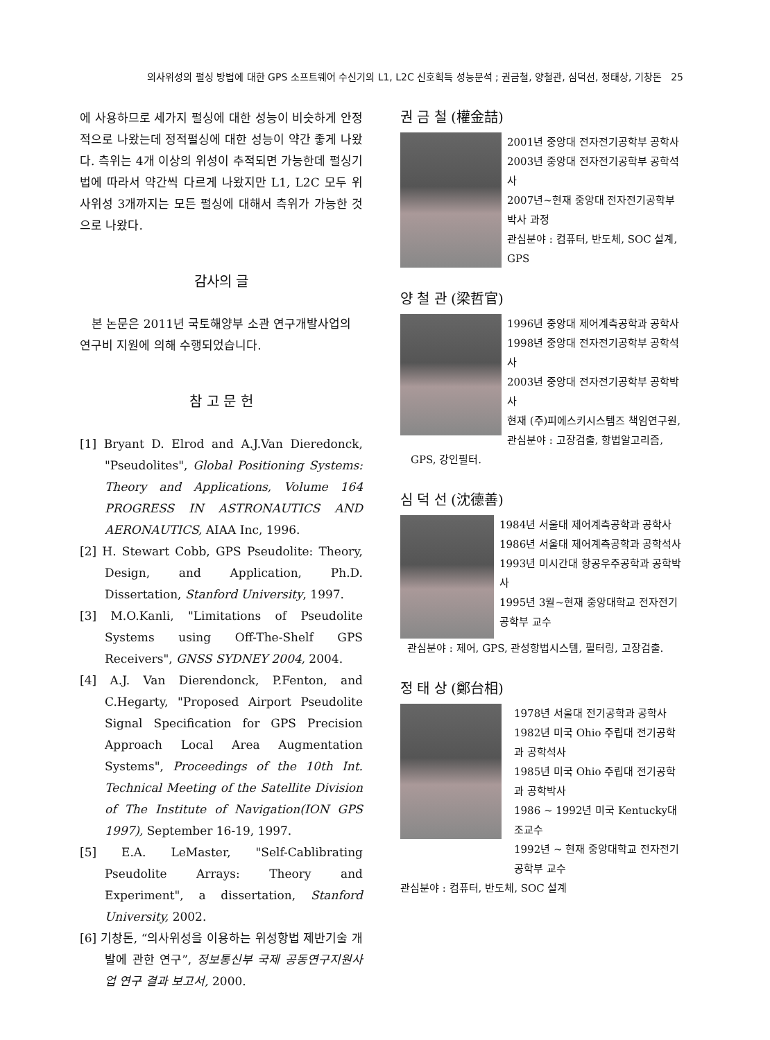의사위성의 펄싱 방법에 대한 GPS 소프트웨어 수신기의 L1, L2C 신호획득 성능분석 ; 권금철, 양철관, 심덕선, 정태상, 기창돈 25
에 사용하므로 세가지 펄싱에 대한 성능이 비슷하게 안정적으로 나왔는데 정적펄싱에 대한 성능이 약간 좋게 나왔다. 측위는 4개 이상의 위성이 추적되면 가능한데 펄싱기법에 따라서 약간씩 다르게 나왔지만 L1, L2C 모두 위사위성 3개까지는 모든 펄싱에 대해서 측위가 가능한 것으로 나왔다.
감사의 글
본 논문은 2011년 국토해양부 소관 연구개발사업의 연구비 지원에 의해 수행되었습니다.
참 고 문 헌
[1] Bryant D. Elrod and A.J.Van Dieredonck, "Pseudolites", Global Positioning Systems: Theory and Applications, Volume 164 PROGRESS IN ASTRONAUTICS AND AERONAUTICS, AIAA Inc, 1996.
[2] H. Stewart Cobb, GPS Pseudolite: Theory, Design, and Application, Ph.D. Dissertation, Stanford University, 1997.
[3] M.O.Kanli, "Limitations of Pseudolite Systems using Off-The-Shelf GPS Receivers", GNSS SYDNEY 2004, 2004.
[4] A.J. Van Dierendonck, P.Fenton, and C.Hegarty, "Proposed Airport Pseudolite Signal Specification for GPS Precision Approach Local Area Augmentation Systems", Proceedings of the 10th Int. Technical Meeting of the Satellite Division of The Institute of Navigation(ION GPS 1997), September 16-19, 1997.
[5] E.A. LeMaster, "Self-Cablibrating Pseudolite Arrays: Theory and Experiment", a dissertation, Stanford University, 2002.
[6] 기창돈, “의사위성을 이용하는 위성항법 제반기술 개발에 관한 연구”, 정보통신부 국제 공동연구지원사업 연구 결과 보고서, 2000.
권 금 철 (權金喆)
2001년 중앙대 전자전기공학부 공학사
2003년 중앙대 전자전기공학부 공학석사
2007년~현재 중앙대 전자전기공학부 박사 과정
관심분야 : 컴퓨터, 반도체, SOC 설계, GPS
양 철 관 (梁哲官)
1996년 중앙대 제어계측공학과 공학사
1998년 중앙대 전자전기공학부 공학석사
2003년 중앙대 전자전기공학부 공학박사
현재 (주)피에스키시스템즈 책임연구원,
관심분야 : 고장검출, 항법알고리즘,
GPS, 강인필터.
심 덕 선 (沈德善)
1984년 서울대 제어계측공학과 공학사
1986년 서울대 제어계측공학과 공학석사
1993년 미시간대 항공우주공학과 공학박사
1995년 3월~현재 중앙대학교 전자전기공학부 교수
관심분야 : 제어, GPS, 관성항법시스템, 필터링, 고장검출.
정 태 상 (鄭台相)
1978년 서울대 전기공학과 공학사
1982년 미국 Ohio 주립대 전기공학과 공학석사
1985년 미국 Ohio 주립대 전기공학과 공학박사
1986 ~ 1992년 미국 Kentucky대 조교수
1992년 ~ 현재 중앙대학교 전자전기공학부 교수
관심분야 : 컴퓨터, 반도체, SOC 설계